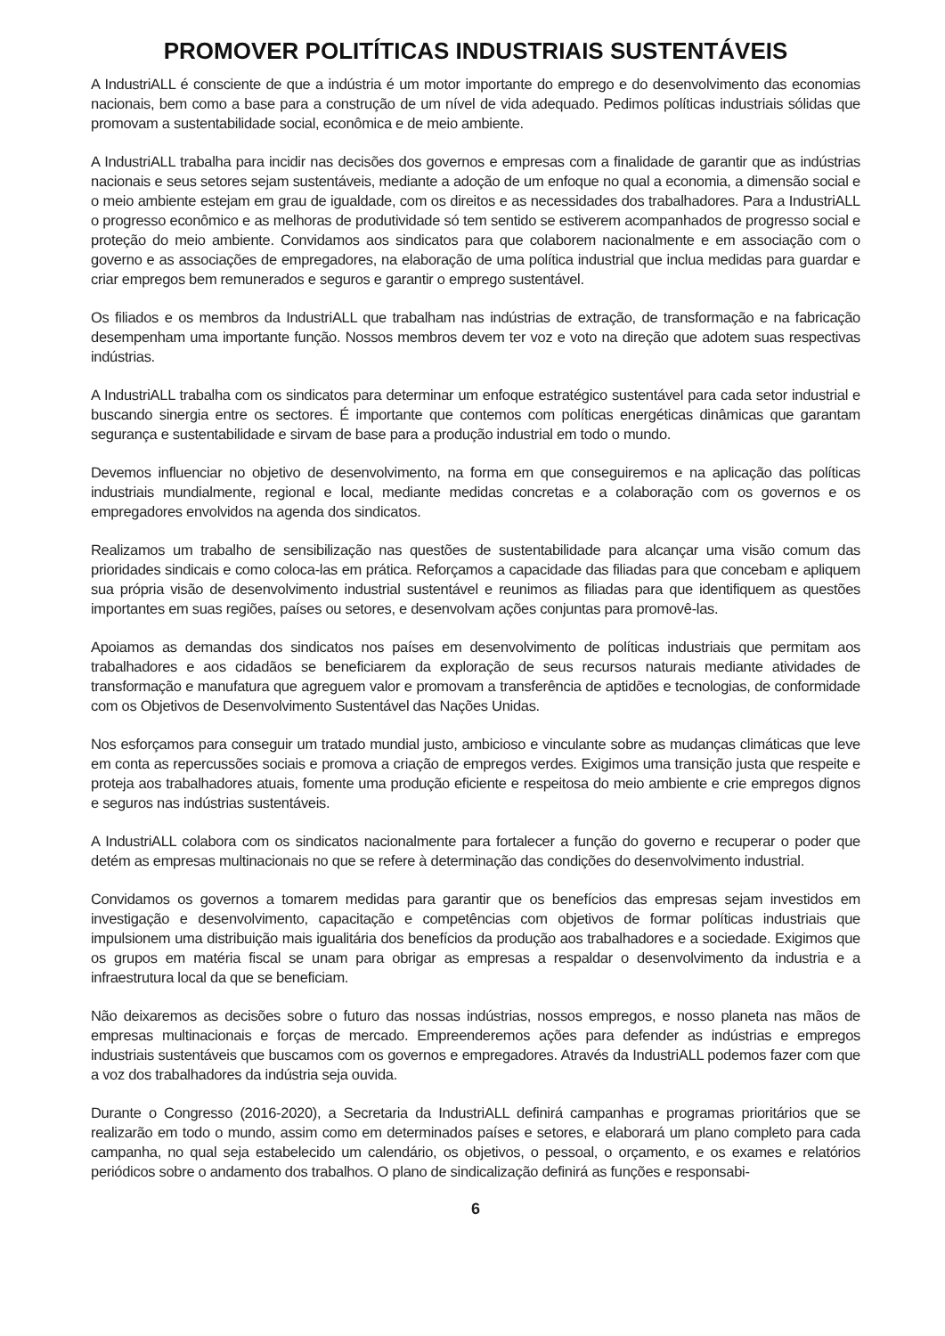PROMOVER POLITÍTICAS INDUSTRIAIS SUSTENTÁVEIS
A IndustriALL é consciente de que a indústria é um motor importante do emprego e do desenvolvimento das economias nacionais, bem como a base para a construção de um nível de vida adequado. Pedimos políticas industriais sólidas que promovam a sustentabilidade social, econômica e de meio ambiente.
A IndustriALL trabalha para incidir nas decisões dos governos e empresas com a finalidade de garantir que as indústrias nacionais e seus setores sejam sustentáveis, mediante a adoção de um enfoque no qual a economia, a dimensão social e o meio ambiente estejam em grau de igualdade, com os direitos e as necessidades dos trabalhadores. Para a IndustriALL o progresso econômico e as melhoras de produtividade só tem sentido se estiverem acompanhados de progresso social e proteção do meio ambiente. Convidamos aos sindicatos para que colaborem nacionalmente e em associação com o governo e as associações de empregadores, na elaboração de uma política industrial que inclua medidas para guardar e criar empregos bem remunerados e seguros e garantir o emprego sustentável.
Os filiados e os membros da IndustriALL que trabalham nas indústrias de extração, de transformação e na fabricação desempenham uma importante função. Nossos membros devem ter voz e voto na direção que adotem suas respectivas indústrias.
A IndustriALL trabalha com os sindicatos para determinar um enfoque estratégico sustentável para cada setor industrial e buscando sinergia entre os sectores. É importante que contemos com políticas energéticas dinâmicas que garantam segurança e sustentabilidade e sirvam de base para a produção industrial em todo o mundo.
Devemos influenciar no objetivo de desenvolvimento, na forma em que conseguiremos e na aplicação das políticas industriais mundialmente, regional e local, mediante medidas concretas e a colaboração com os governos e os empregadores envolvidos na agenda dos sindicatos.
Realizamos um trabalho de sensibilização nas questões de sustentabilidade para alcançar uma visão comum das prioridades sindicais e como coloca-las em prática. Reforçamos a capacidade das filiadas para que concebam e apliquem sua própria visão de desenvolvimento industrial sustentável e reunimos as filiadas para que identifiquem as questões importantes em suas regiões, países ou setores, e desenvolvam ações conjuntas para promovê-las.
Apoiamos as demandas dos sindicatos nos países em desenvolvimento de políticas industriais que permitam aos trabalhadores e aos cidadãos se beneficiarem da exploração de seus recursos naturais mediante atividades de transformação e manufatura que agreguem valor e promovam a transferência de aptidões e tecnologias, de conformidade com os Objetivos de Desenvolvimento Sustentável das Nações Unidas.
Nos esforçamos para conseguir um tratado mundial justo, ambicioso e vinculante sobre as mudanças climáticas que leve em conta as repercussões sociais e promova a criação de empregos verdes. Exigimos uma transição justa que respeite e proteja aos trabalhadores atuais, fomente uma produção eficiente e respeitosa do meio ambiente e crie empregos dignos e seguros nas indústrias sustentáveis.
A IndustriALL colabora com os sindicatos nacionalmente para fortalecer a função do governo e recuperar o poder que detém as empresas multinacionais no que se refere à determinação das condições do desenvolvimento industrial.
Convidamos os governos a tomarem medidas para garantir que os benefícios das empresas sejam investidos em investigação e desenvolvimento, capacitação e competências com objetivos de formar políticas industriais que impulsionem uma distribuição mais igualitária dos benefícios da produção aos trabalhadores e a sociedade. Exigimos que os grupos em matéria fiscal se unam para obrigar as empresas a respaldar o desenvolvimento da industria e a infraestrutura local da que se beneficiam.
Não deixaremos as decisões sobre o futuro das nossas indústrias, nossos empregos, e nosso planeta nas mãos de empresas multinacionais e forças de mercado. Empreenderemos ações para defender as indústrias e empregos industriais sustentáveis que buscamos com os governos e empregadores. Através da IndustriALL podemos fazer com que a voz dos trabalhadores da indústria seja ouvida.
Durante o Congresso (2016-2020), a Secretaria da IndustriALL definirá campanhas e programas prioritários que se realizarão em todo o mundo, assim como em determinados países e setores, e elaborará um plano completo para cada campanha, no qual seja estabelecido um calendário, os objetivos, o pessoal, o orçamento, e os exames e relatórios periódicos sobre o andamento dos trabalhos. O plano de sindicalização definirá as funções e responsabi-
6